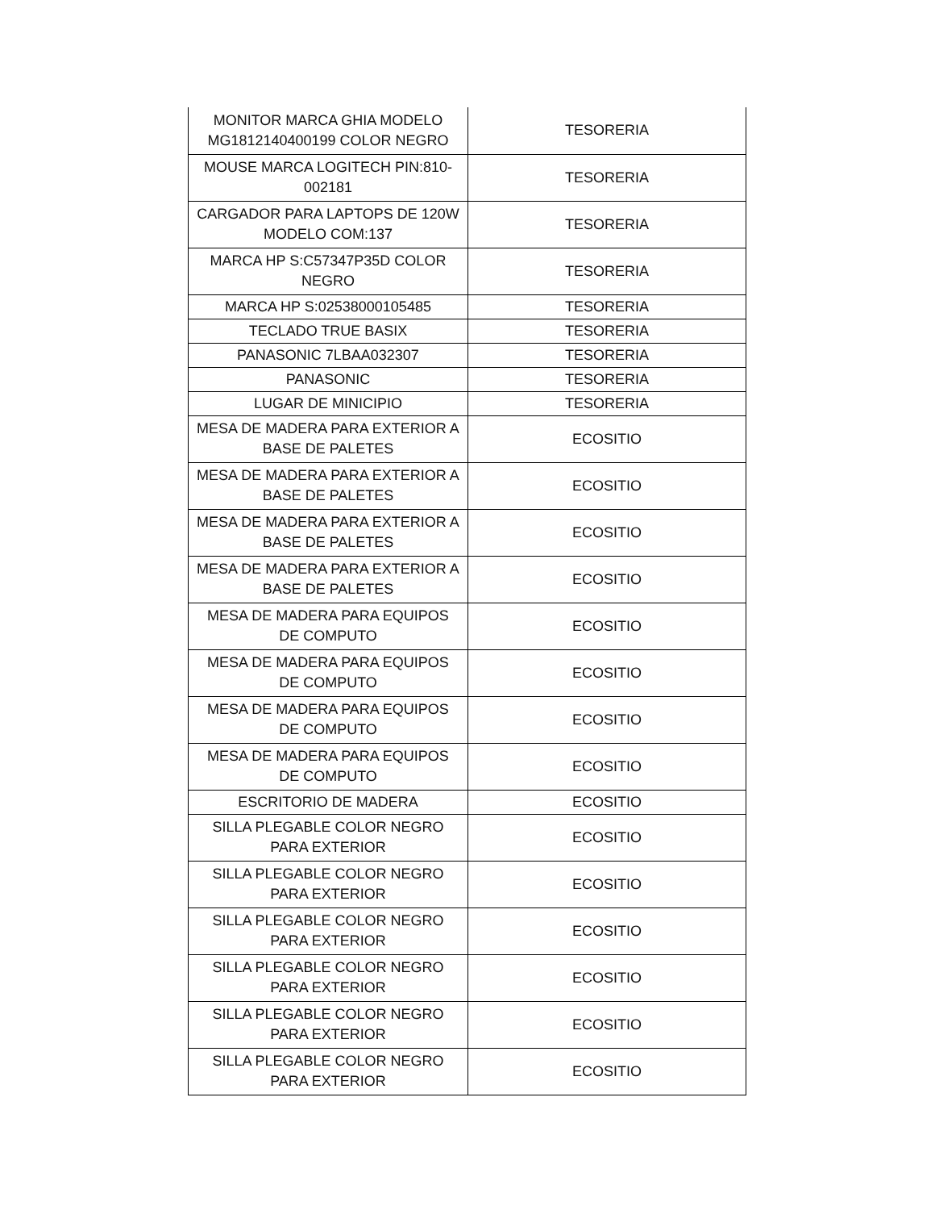| MONITOR MARCA GHIA MODELO MG1812140400199 COLOR NEGRO | TESORERIA |
| MOUSE MARCA LOGITECH PIN:810-002181 | TESORERIA |
| CARGADOR PARA LAPTOPS DE 120W MODELO COM:137 | TESORERIA |
| MARCA HP S:C57347P35D COLOR NEGRO | TESORERIA |
| MARCA HP S:02538000105485 | TESORERIA |
| TECLADO TRUE BASIX | TESORERIA |
| PANASONIC 7LBAA032307 | TESORERIA |
| PANASONIC | TESORERIA |
| LUGAR DE MINICIPIO | TESORERIA |
| MESA DE MADERA PARA EXTERIOR A BASE DE PALETES | ECOSITIO |
| MESA DE MADERA PARA EXTERIOR A BASE DE PALETES | ECOSITIO |
| MESA DE MADERA PARA EXTERIOR A BASE DE PALETES | ECOSITIO |
| MESA DE MADERA PARA EXTERIOR A BASE DE PALETES | ECOSITIO |
| MESA DE MADERA PARA EQUIPOS DE COMPUTO | ECOSITIO |
| MESA DE MADERA PARA EQUIPOS DE COMPUTO | ECOSITIO |
| MESA DE MADERA PARA EQUIPOS DE COMPUTO | ECOSITIO |
| MESA DE MADERA PARA EQUIPOS DE COMPUTO | ECOSITIO |
| ESCRITORIO DE MADERA | ECOSITIO |
| SILLA PLEGABLE COLOR NEGRO PARA EXTERIOR | ECOSITIO |
| SILLA PLEGABLE COLOR NEGRO PARA EXTERIOR | ECOSITIO |
| SILLA PLEGABLE COLOR NEGRO PARA EXTERIOR | ECOSITIO |
| SILLA PLEGABLE COLOR NEGRO PARA EXTERIOR | ECOSITIO |
| SILLA PLEGABLE COLOR NEGRO PARA EXTERIOR | ECOSITIO |
| SILLA PLEGABLE COLOR NEGRO PARA EXTERIOR | ECOSITIO |